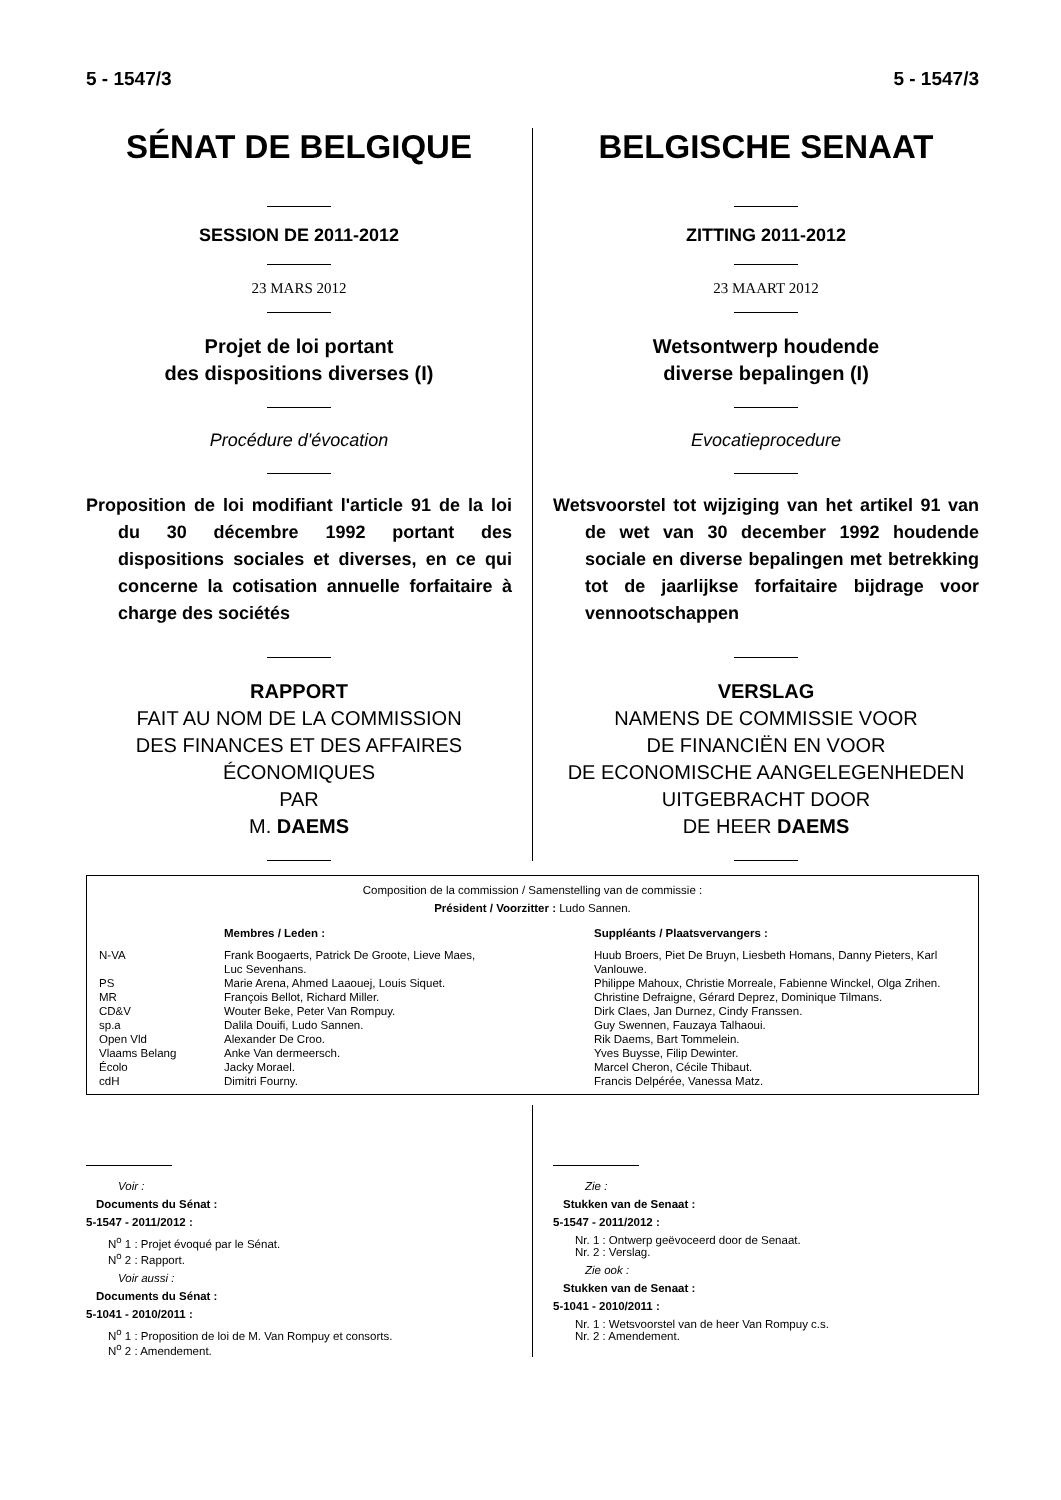5 - 1547/3 5 - 1547/3
SÉNAT DE BELGIQUE
SESSION DE 2011-2012
23 MARS 2012
Projet de loi portant
des dispositions diverses (I)
Procédure d'évocation
Proposition de loi modifiant l'article 91 de la loi du 30 décembre 1992 portant des dispositions sociales et diverses, en ce qui concerne la cotisation annuelle forfaitaire à charge des sociétés
RAPPORT
FAIT AU NOM DE LA COMMISSION
DES FINANCES ET DES AFFAIRES
ÉCONOMIQUES
PAR
M. DAEMS
BELGISCHE SENAAT
ZITTING 2011-2012
23 MAART 2012
Wetsontwerp houdende
diverse bepalingen (I)
Evocatieprocedure
Wetsvoorstel tot wijziging van het artikel 91 van de wet van 30 december 1992 houdende sociale en diverse bepalingen met betrekking tot de jaarlijkse forfaitaire bijdrage voor vennootschappen
VERSLAG
NAMENS DE COMMISSIE VOOR
DE FINANCIËN EN VOOR
DE ECONOMISCHE AANGELEGENHEDEN
UITGEBRACHT DOOR
DE HEER DAEMS
Composition de la commission / Samenstelling van de commissie :
Président / Voorzitter : Ludo Sannen.
| | Membres / Leden : | Suppléants / Plaatsvervangers : |
| N-VA | Frank Boogaerts, Patrick De Groote, Lieve Maes, Luc Sevenhans. | Huub Broers, Piet De Bruyn, Liesbeth Homans, Danny Pieters, Karl Vanlouwe. |
| PS | Marie Arena, Ahmed Laaouej, Louis Siquet. | Philippe Mahoux, Christie Morreale, Fabienne Winckel, Olga Zrihen. |
| MR | François Bellot, Richard Miller. | Christine Defraigne, Gérard Deprez, Dominique Tilmans. |
| CD&V | Wouter Beke, Peter Van Rompuy. | Dirk Claes, Jan Durnez, Cindy Franssen. |
| sp.a | Dalila Douifi, Ludo Sannen. | Guy Swennen, Fauzaya Talhaoui. |
| Open Vld | Alexander De Croo. | Rik Daems, Bart Tommelein. |
| Vlaams Belang | Anke Van dermeersch. | Yves Buysse, Filip Dewinter. |
| Écolo | Jacky Morael. | Marcel Cheron, Cécile Thibaut. |
| cdH | Dimitri Fourny. | Francis Delpérée, Vanessa Matz. |
Voir :
Documents du Sénat :
5-1547 - 2011/2012 :
N<sup>o</sup> 1 : Projet évoqué par le Sénat.
N<sup>o</sup> 2 : Rapport.
Voir aussi :
Documents du Sénat :
5-1041 - 2010/2011 :
N<sup>o</sup> 1 : Proposition de loi de M. Van Rompuy et consorts.
N<sup>o</sup> 2 : Amendement.
Zie :
Stukken van de Senaat :
5-1547 - 2011/2012 :
Nr. 1 : Ontwerp geëvoceerd door de Senaat.
Nr. 2 : Verslag.
Zie ook :
Stukken van de Senaat :
5-1041 - 2010/2011 :
Nr. 1 : Wetsvoorstel van de heer Van Rompuy c.s.
Nr. 2 : Amendement.